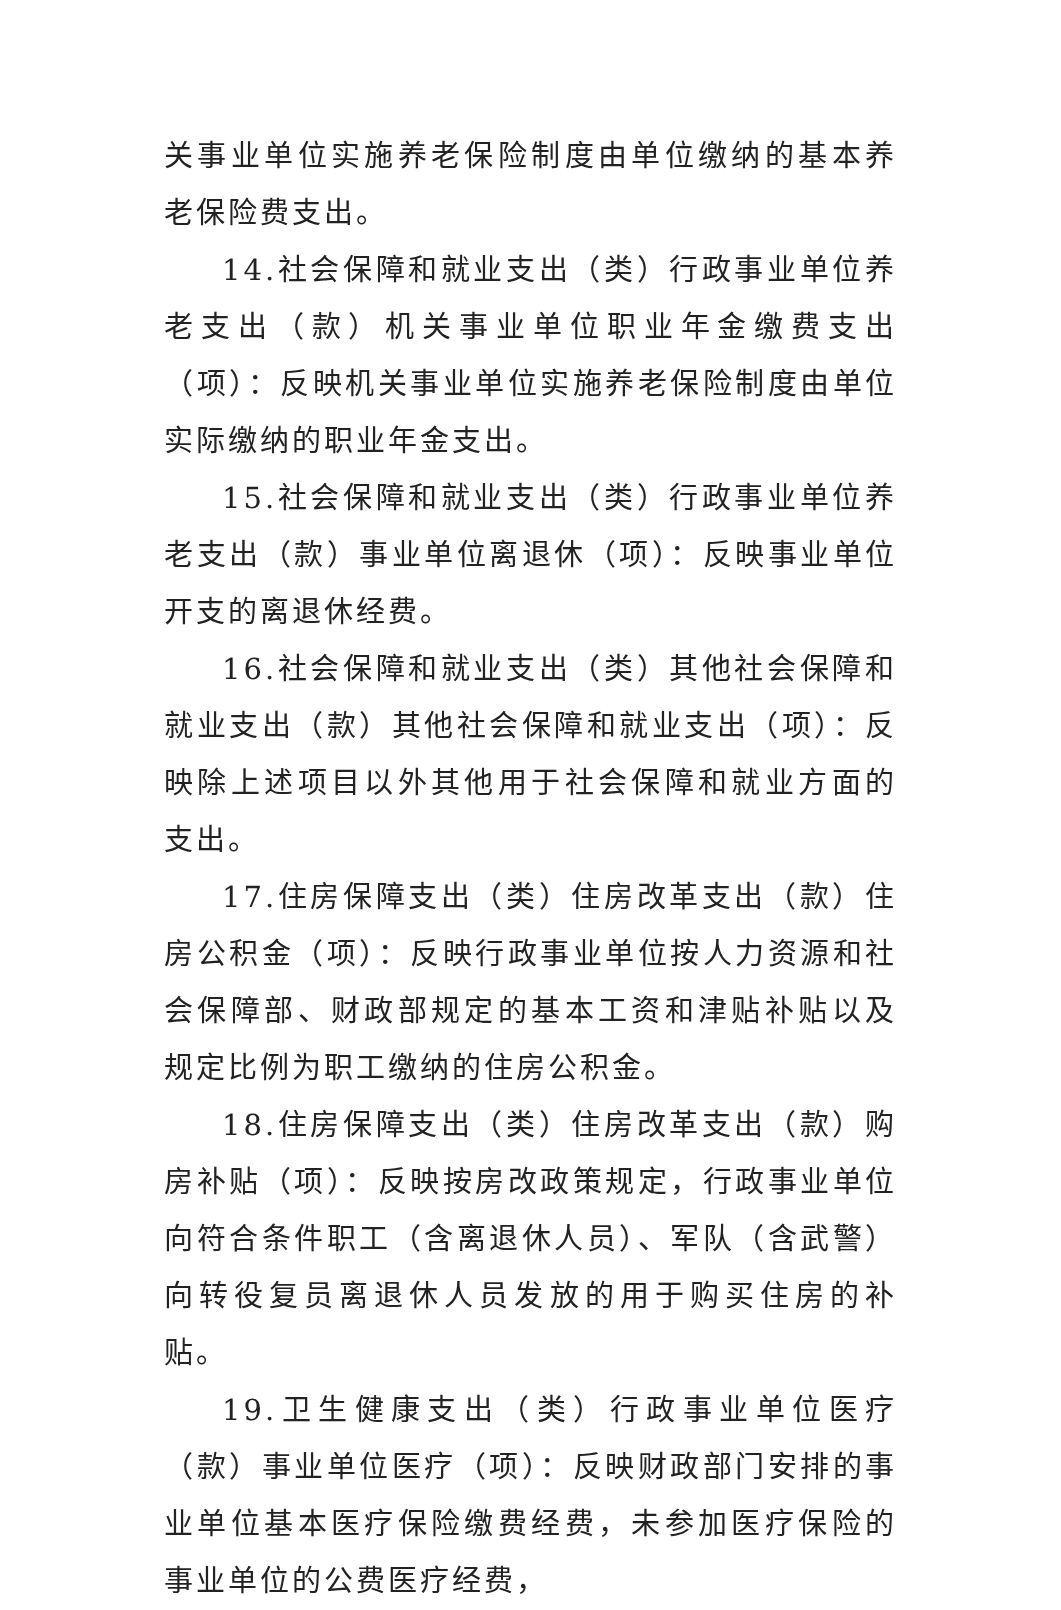关事业单位实施养老保险制度由单位缴纳的基本养老保险费支出。
14.社会保障和就业支出（类）行政事业单位养老支出（款）机关事业单位职业年金缴费支出（项）：反映机关事业单位实施养老保险制度由单位实际缴纳的职业年金支出。
15.社会保障和就业支出（类）行政事业单位养老支出（款）事业单位离退休（项）：反映事业单位开支的离退休经费。
16.社会保障和就业支出（类）其他社会保障和就业支出（款）其他社会保障和就业支出（项）：反映除上述项目以外其他用于社会保障和就业方面的支出。
17.住房保障支出（类）住房改革支出（款）住房公积金（项）：反映行政事业单位按人力资源和社会保障部、财政部规定的基本工资和津贴补贴以及规定比例为职工缴纳的住房公积金。
18.住房保障支出（类）住房改革支出（款）购房补贴（项）：反映按房改政策规定，行政事业单位向符合条件职工（含离退休人员）、军队（含武警）向转役复员离退休人员发放的用于购买住房的补贴。
19.卫生健康支出（类）行政事业单位医疗（款）事业单位医疗（项）：反映财政部门安排的事业单位基本医疗保险缴费经费，未参加医疗保险的事业单位的公费医疗经费，